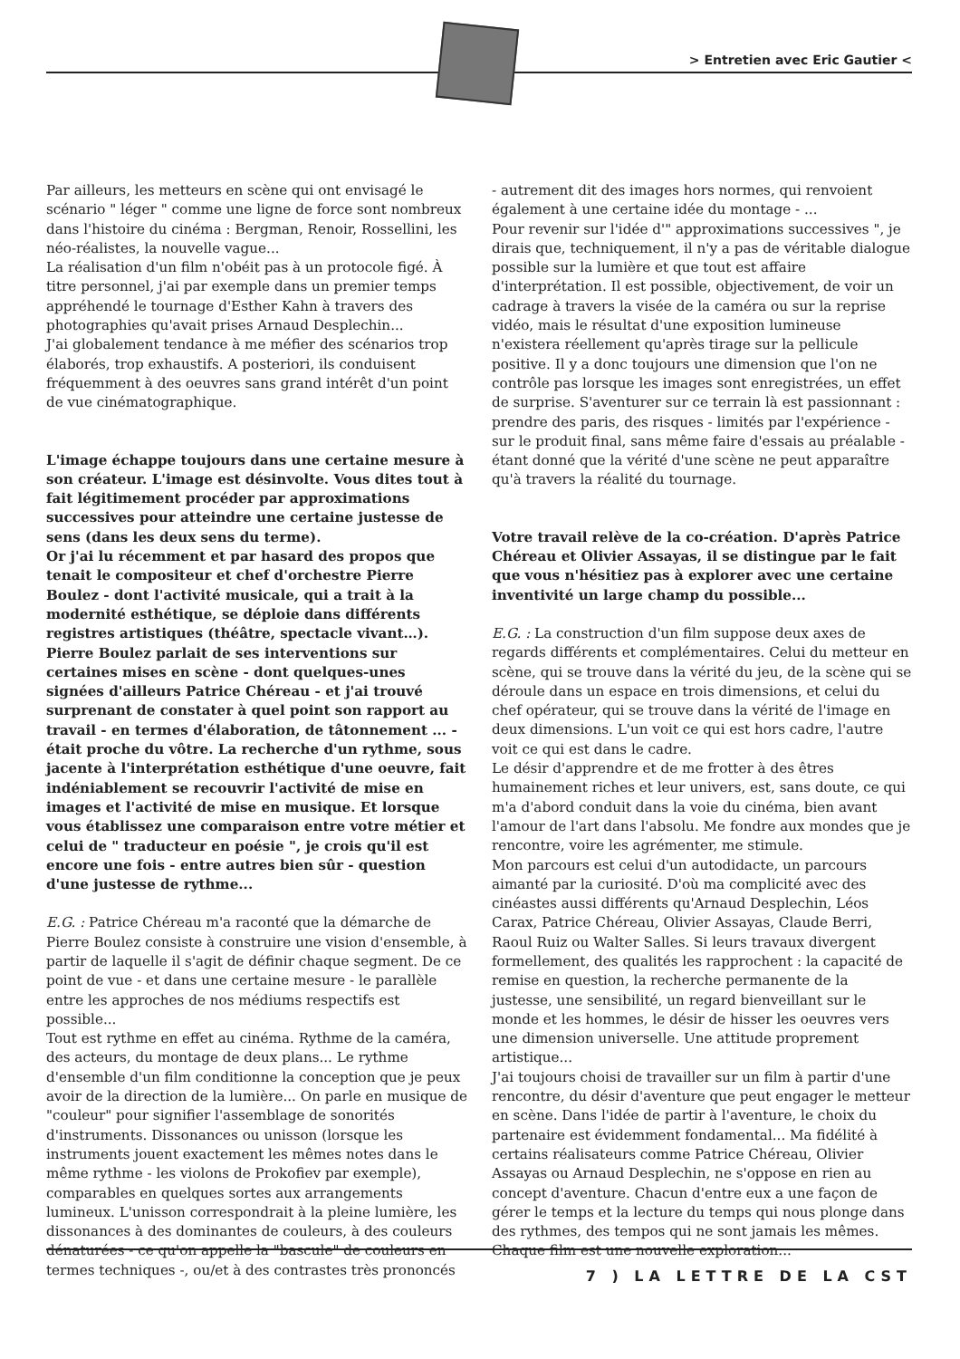> Entretien avec Eric Gautier <
Par ailleurs, les metteurs en scène qui ont envisagé le scénario " léger " comme une ligne de force sont nombreux dans l'histoire du cinéma : Bergman, Renoir, Rossellini, les néo-réalistes, la nouvelle vague...
La réalisation d'un film n'obéit pas à un protocole figé. À titre personnel, j'ai par exemple dans un premier temps appréhendé le tournage d'Esther Kahn à travers des photographies qu'avait prises Arnaud Desplechin...
J'ai globalement tendance à me méfier des scénarios trop élaborés, trop exhaustifs. A posteriori, ils conduisent fréquemment à des oeuvres sans grand intérêt d'un point de vue cinématographique.
L'image échappe toujours dans une certaine mesure à son créateur. L'image est désinvolte. Vous dites tout à fait légitimement procéder par approximations successives pour atteindre une certaine justesse de sens (dans les deux sens du terme).
Or j'ai lu récemment et par hasard des propos que tenait le compositeur et chef d'orchestre Pierre Boulez - dont l'activité musicale, qui a trait à la modernité esthétique, se déploie dans différents registres artistiques (théâtre, spectacle vivant…). Pierre Boulez parlait de ses interventions sur certaines mises en scène - dont quelques-unes signées d'ailleurs Patrice Chéreau - et j'ai trouvé surprenant de constater à quel point son rapport au travail - en termes d'élaboration, de tâtonnement ... - était proche du vôtre. La recherche d'un rythme, sous jacente à l'interprétation esthétique d'une oeuvre, fait indéniablement se recouvrir l'activité de mise en images et l'activité de mise en musique. Et lorsque vous établissez une comparaison entre votre métier et celui de " traducteur en poésie ", je crois qu'il est encore une fois - entre autres bien sûr - question d'une justesse de rythme...
E.G. : Patrice Chéreau m'a raconté que la démarche de Pierre Boulez consiste à construire une vision d'ensemble, à partir de laquelle il s'agit de définir chaque segment. De ce point de vue - et dans une certaine mesure - le parallèle entre les approches de nos médiums respectifs est possible...
Tout est rythme en effet au cinéma. Rythme de la caméra, des acteurs, du montage de deux plans... Le rythme d'ensemble d'un film conditionne la conception que je peux avoir de la direction de la lumière... On parle en musique de "couleur" pour signifier l'assemblage de sonorités d'instruments. Dissonances ou unisson (lorsque les instruments jouent exactement les mêmes notes dans le même rythme - les violons de Prokofiev par exemple), comparables en quelques sortes aux arrangements lumineux. L'unisson correspondrait à la pleine lumière, les dissonances à des dominantes de couleurs, à des couleurs dénaturées - ce qu'on appelle la "bascule" de couleurs en termes techniques -, ou/et à des contrastes très prononcés
- autrement dit des images hors normes, qui renvoient également à une certaine idée du montage - ...
Pour revenir sur l'idée d'" approximations successives ", je dirais que, techniquement, il n'y a pas de véritable dialogue possible sur la lumière et que tout est affaire d'interprétation. Il est possible, objectivement, de voir un cadrage à travers la visée de la caméra ou sur la reprise vidéo, mais le résultat d'une exposition lumineuse n'existera réellement qu'après tirage sur la pellicule positive. Il y a donc toujours une dimension que l'on ne contrôle pas lorsque les images sont enregistrées, un effet de surprise. S'aventurer sur ce terrain là est passionnant : prendre des paris, des risques - limités par l'expérience - sur le produit final, sans même faire d'essais au préalable - étant donné que la vérité d'une scène ne peut apparaître qu'à travers la réalité du tournage.
Votre travail relève de la co-création. D'après Patrice Chéreau et Olivier Assayas, il se distingue par le fait que vous n'hésitiez pas à explorer avec une certaine inventivité un large champ du possible...
E.G. : La construction d'un film suppose deux axes de regards différents et complémentaires. Celui du metteur en scène, qui se trouve dans la vérité du jeu, de la scène qui se déroule dans un espace en trois dimensions, et celui du chef opérateur, qui se trouve dans la vérité de l'image en deux dimensions. L'un voit ce qui est hors cadre, l'autre voit ce qui est dans le cadre.
Le désir d'apprendre et de me frotter à des êtres humainement riches et leur univers, est, sans doute, ce qui m'a d'abord conduit dans la voie du cinéma, bien avant l'amour de l'art dans l'absolu. Me fondre aux mondes que je rencontre, voire les agrémenter, me stimule.
Mon parcours est celui d'un autodidacte, un parcours aimanté par la curiosité. D'où ma complicité avec des cinéastes aussi différents qu'Arnaud Desplechin, Léos Carax, Patrice Chéreau, Olivier Assayas, Claude Berri, Raoul Ruiz ou Walter Salles. Si leurs travaux divergent formellement, des qualités les rapprochent : la capacité de remise en question, la recherche permanente de la justesse, une sensibilité, un regard bienveillant sur le monde et les hommes, le désir de hisser les oeuvres vers une dimension universelle. Une attitude proprement artistique...
J'ai toujours choisi de travailler sur un film à partir d'une rencontre, du désir d'aventure que peut engager le metteur en scène. Dans l'idée de partir à l'aventure, le choix du partenaire est évidemment fondamental... Ma fidélité à certains réalisateurs comme Patrice Chéreau, Olivier Assayas ou Arnaud Desplechin, ne s'oppose en rien au concept d'aventure. Chacun d'entre eux a une façon de gérer le temps et la lecture du temps qui nous plonge dans des rythmes, des tempos qui ne sont jamais les mêmes. Chaque film est une nouvelle exploration...
7 ) LA LETTRE DE LA CST